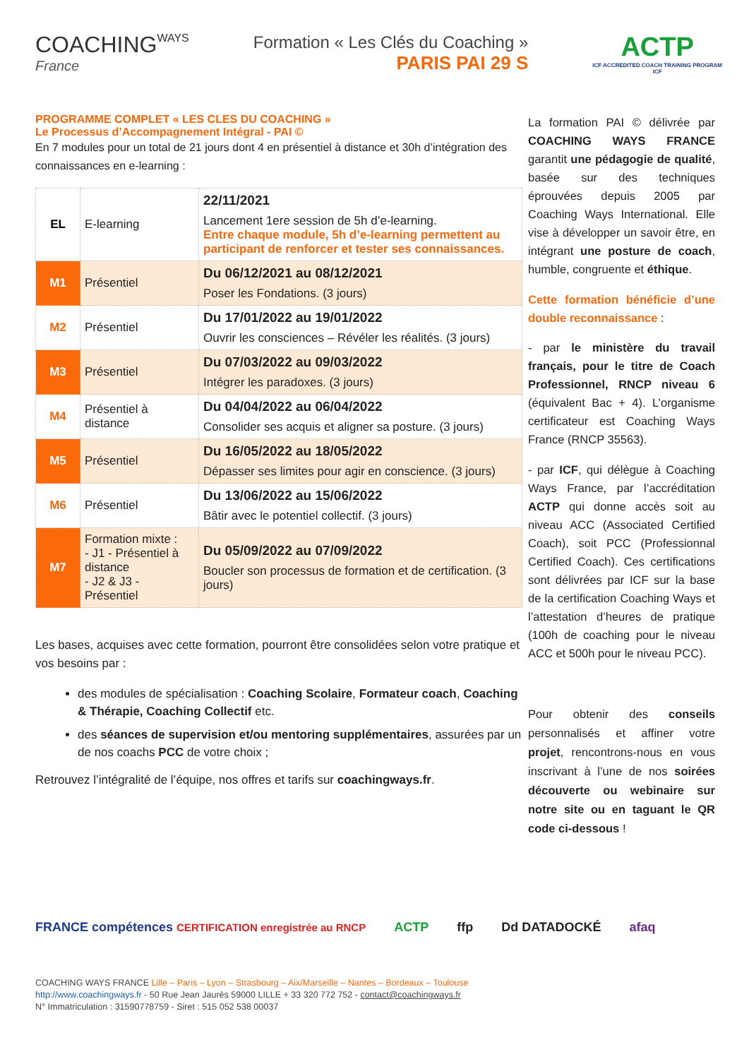COACHINGWAYS
France
Formation « Les Clés du Coaching »
PARIS PAI 29 S
ACTP
ICF ACCREDITED COACH TRAINING PROGRAM
ICF
PROGRAMME COMPLET « LES CLES DU COACHING »
Le Processus d’Accompagnement Intégral - PAI ©
En 7 modules pour un total de 21 jours dont 4 en présentiel à distance et 30h d’intégration des connaissances en e-learning :
| EL | E-learning | 22/11/2021 Lancement 1ere session de 5h d’e-learning. Entre chaque module, 5h d’e-learning permettent au participant de renforcer et tester ses connaissances. |
| M1 | Présentiel | Du 06/12/2021 au 08/12/2021 Poser les Fondations. (3 jours) |
| M2 | Présentiel | Du 17/01/2022 au 19/01/2022 Ouvrir les consciences – Révéler les réalités. (3 jours) |
| M3 | Présentiel | Du 07/03/2022 au 09/03/2022 Intégrer les paradoxes. (3 jours) |
| M4 | Présentiel à distance | Du 04/04/2022 au 06/04/2022 Consolider ses acquis et aligner sa posture. (3 jours) |
| M5 | Présentiel | Du 16/05/2022 au 18/05/2022 Dépasser ses limites pour agir en conscience. (3 jours) |
| M6 | Présentiel | Du 13/06/2022 au 15/06/2022 Bâtir avec le potentiel collectif. (3 jours) |
| M7 | Formation mixte : - J1 - Présentiel à distance - J2 & J3 - Présentiel | Du 05/09/2022 au 07/09/2022 Boucler son processus de formation et de certification. (3 jours) |
Les bases, acquises avec cette formation, pourront être consolidées selon votre pratique et vos besoins par :
des modules de spécialisation : Coaching Scolaire, Formateur coach, Coaching & Thérapie, Coaching Collectif etc.
des séances de supervision et/ou mentoring supplémentaires, assurées par un de nos coachs PCC de votre choix ;
Retrouvez l’intégralité de l’équipe, nos offres et tarifs sur coachingways.fr.
La formation PAI © délivrée par COACHING WAYS FRANCE garantit une pédagogie de qualité, basée sur des techniques éprouvées depuis 2005 par Coaching Ways International. Elle vise à développer un savoir être, en intégrant une posture de coach, humble, congruente et éthique.
Cette formation bénéficie d’une double reconnaissance :
- par le ministère du travail français, pour le titre de Coach Professionnel, RNCP niveau 6 (équivalent Bac + 4). L’organisme certificateur est Coaching Ways France (RNCP 35563).
- par ICF, qui délègue à Coaching Ways France, par l’accréditation ACTP qui donne accès soit au niveau ACC (Associated Certified Coach), soit PCC (Professionnal Certified Coach). Ces certifications sont délivrées par ICF sur la base de la certification Coaching Ways et l’attestation d’heures de pratique (100h de coaching pour le niveau ACC et 500h pour le niveau PCC).
Pour obtenir des conseils personnalisés et affiner votre projet, rencontrons-nous en vous inscrivant à l’une de nos soirées découverte ou webinaire sur notre site ou en taguant le QR code ci-dessous !
FRANCE compétences CERTIFICATION enregistrée au RNCP ACTP ffp Dd DATADOCKÉ afaq
COACHING WAYS FRANCE Lille – Paris – Lyon – Strasbourg – Aix/Marseille – Nantes – Bordeaux – Toulouse
http://www.coachingways.fr - 50 Rue Jean Jaurès 59000 LILLE + 33 320 772 752 - contact@coachingways.fr
N° Immatriculation : 31590778759 - Siret : 515 052 538 00037